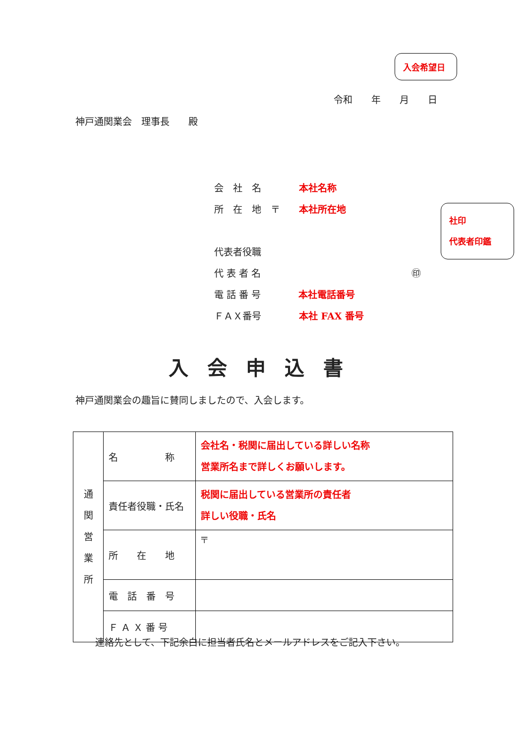入会希望日
令和　　年　　月　　日
神戸通関業会　理事長　　殿
会　社　名　　　　本社名称
所　在　地　〒　　本社所在地
代表者役職
代 表 者 名　　　　　　　　　　　　　　　　㊞
電 話 番 号　　　　本社電話番号
ＦＡＸ番号　　　　本社 FAX 番号
社印
代表者印鑑
入会申込書
神戸通関業会の趣旨に賛同しましたので、入会します。
| 通 関 営 業 所 | 名 称 | 会社名・税関に届出している詳しい名称 営業所名まで詳しくお願いします。 |
| | 責任者役職・氏名 | 税関に届出している営業所の責任者 詳しい役職・氏名 |
| | 所 在 地 | 〒 |
| | 電 話 番 号 | |
| | Ｆ Ａ Ｘ 番 号 | |
連絡先として、下記余白に担当者氏名とメールアドレスをご記入下さい。